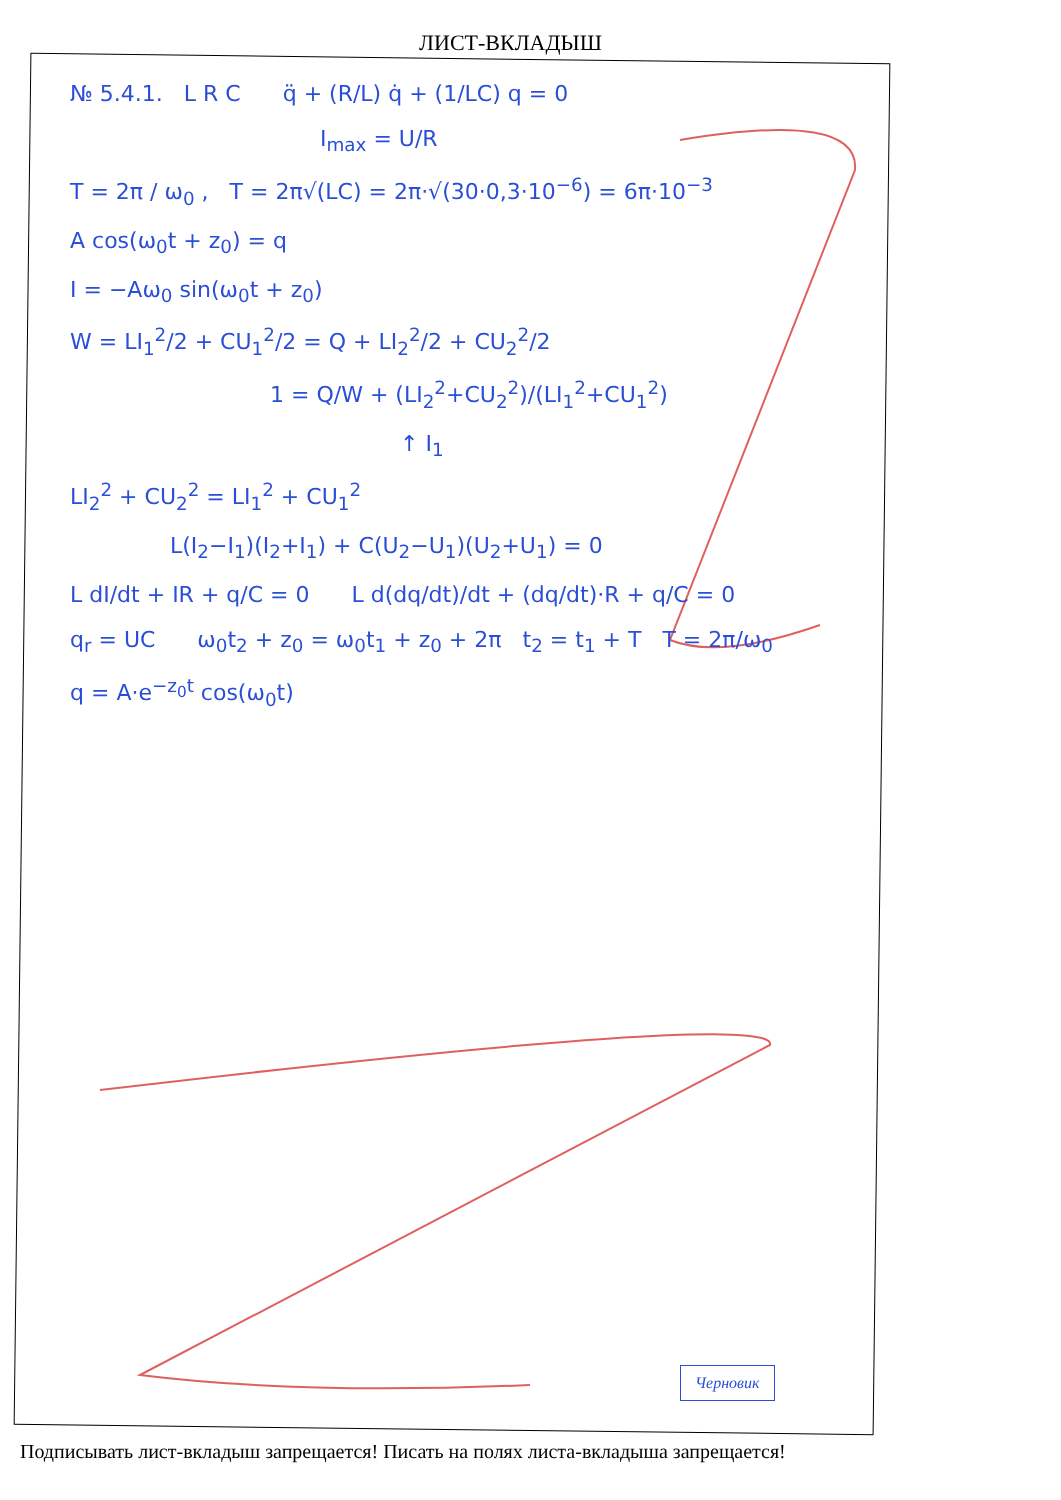ЛИСТ-ВКЛАДЫШ
№ 5.4.1. L R C q̈ + (R/L) q̇ + (1/LC) q = 0
I<sub>max</sub> = U/R
T = 2π / ω<sub>0</sub> , T = 2π√(LC) = 2π·√(30·0,3·10<sup>−6</sup>) = 6π·10<sup>−3</sup>
A cos(ω<sub>0</sub>t + z<sub>0</sub>) = q
I = −Aω<sub>0</sub> sin(ω<sub>0</sub>t + z<sub>0</sub>)
W = LI<sub>1</sub><sup>2</sup>/2 + CU<sub>1</sub><sup>2</sup>/2 = Q + LI<sub>2</sub><sup>2</sup>/2 + CU<sub>2</sub><sup>2</sup>/2
1 = Q/W + (LI<sub>2</sub><sup>2</sup>+CU<sub>2</sub><sup>2</sup>)/(LI<sub>1</sub><sup>2</sup>+CU<sub>1</sub><sup>2</sup>)
↑ I<sub>1</sub>
LI<sub>2</sub><sup>2</sup> + CU<sub>2</sub><sup>2</sup> = LI<sub>1</sub><sup>2</sup> + CU<sub>1</sub><sup>2</sup>
L(I<sub>2</sub>−I<sub>1</sub>)(I<sub>2</sub>+I<sub>1</sub>) + C(U<sub>2</sub>−U<sub>1</sub>)(U<sub>2</sub>+U<sub>1</sub>) = 0
L dI/dt + IR + q/C = 0 L d(dq/dt)/dt + (dq/dt)·R + q/C = 0
q<sub>r</sub> = UC ω<sub>0</sub>t<sub>2</sub> + z<sub>0</sub> = ω<sub>0</sub>t<sub>1</sub> + z<sub>0</sub> + 2π t<sub>2</sub> = t<sub>1</sub> + T T = 2π/ω<sub>0</sub>
q = A·e<sup>−z<sub>0</sub>t</sup> cos(ω<sub>0</sub>t)
Черновик
Подписывать лист-вкладыш запрещается! Писать на полях листа-вкладыша запрещается!